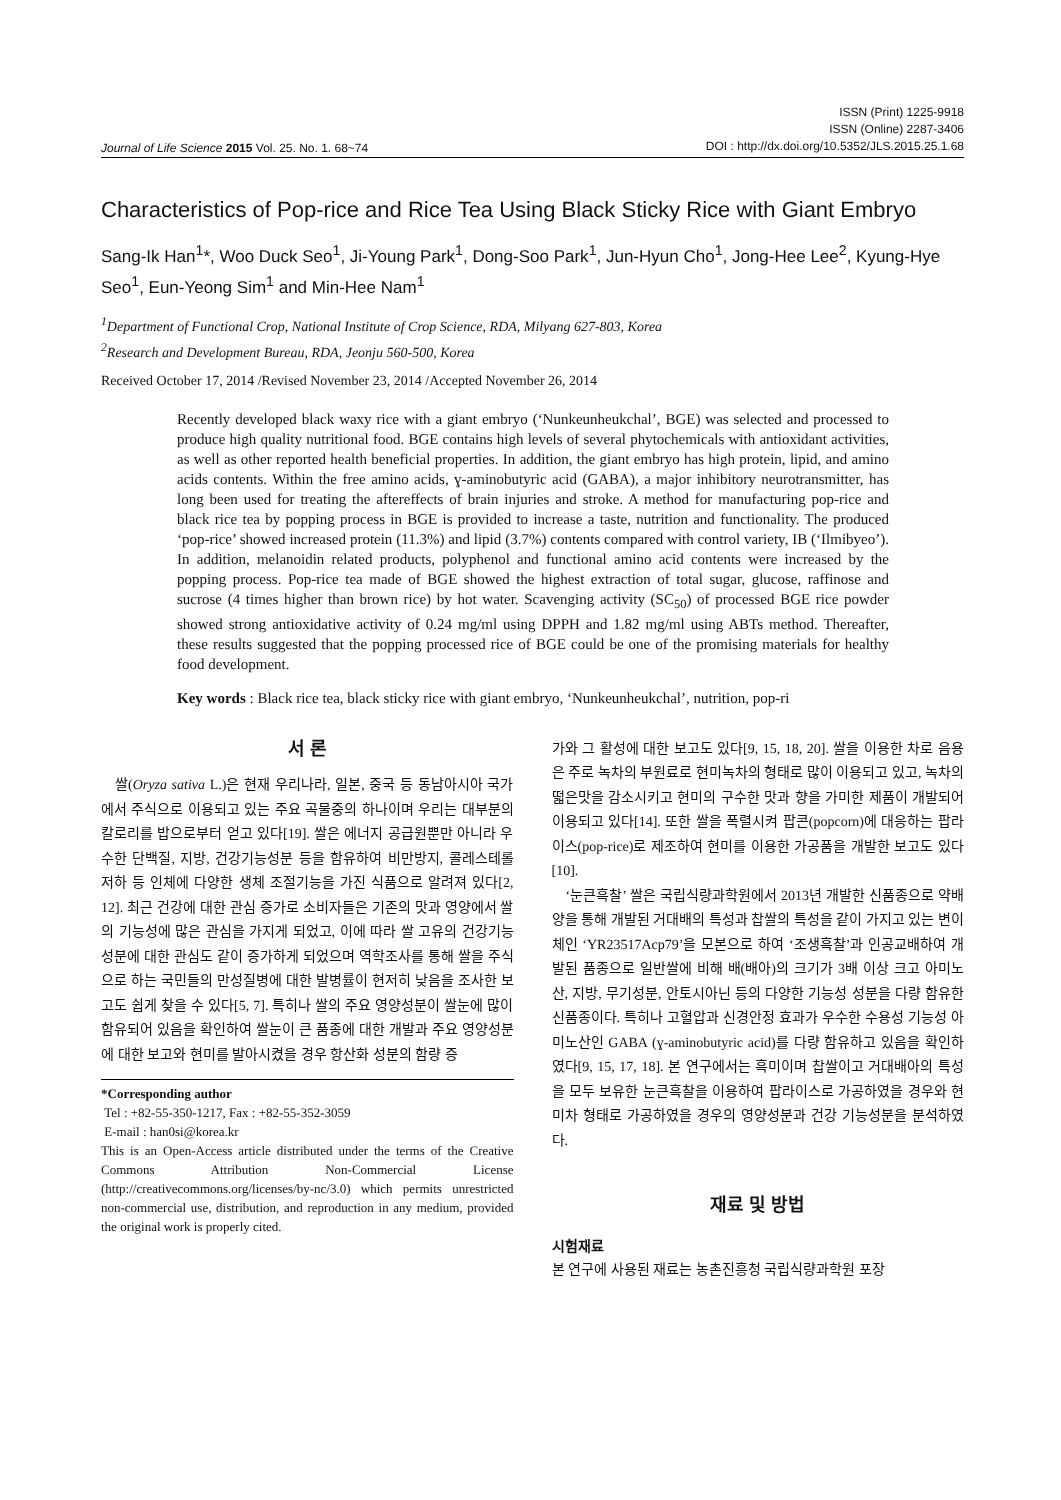Journal of Life Science 2015 Vol. 25. No. 1. 68~74
ISSN (Print) 1225-9918
ISSN (Online) 2287-3406
DOI : http://dx.doi.org/10.5352/JLS.2015.25.1.68
Characteristics of Pop-rice and Rice Tea Using Black Sticky Rice with Giant Embryo
Sang-Ik Han<sup>1</sup>*, Woo Duck Seo<sup>1</sup>, Ji-Young Park<sup>1</sup>, Dong-Soo Park<sup>1</sup>, Jun-Hyun Cho<sup>1</sup>, Jong-Hee Lee<sup>2</sup>, Kyung-Hye Seo<sup>1</sup>, Eun-Yeong Sim<sup>1</sup> and Min-Hee Nam<sup>1</sup>
<sup>1</sup> Department of Functional Crop, National Institute of Crop Science, RDA, Milyang 627-803, Korea
<sup>2</sup> Research and Development Bureau, RDA, Jeonju 560-500, Korea
Received October 17, 2014 /Revised November 23, 2014 /Accepted November 26, 2014
Recently developed black waxy rice with a giant embryo (‘Nunkeunheukchal’, BGE) was selected and processed to produce high quality nutritional food. BGE contains high levels of several phytochemicals with antioxidant activities, as well as other reported health beneficial properties. In addition, the giant embryo has high protein, lipid, and amino acids contents. Within the free amino acids, ɣ-aminobutyric acid (GABA), a major inhibitory neurotransmitter, has long been used for treating the aftereffects of brain injuries and stroke. A method for manufacturing pop-rice and black rice tea by popping process in BGE is provided to increase a taste, nutrition and functionality. The produced ‘pop-rice’ showed increased protein (11.3%) and lipid (3.7%) contents compared with control variety, IB (‘Ilmibyeo’). In addition, melanoidin related products, polyphenol and functional amino acid contents were increased by the popping process. Pop-rice tea made of BGE showed the highest extraction of total sugar, glucose, raffinose and sucrose (4 times higher than brown rice) by hot water. Scavenging activity (SC<sub>50</sub>) of processed BGE rice powder showed strong antioxidative activity of 0.24 mg/ml using DPPH and 1.82 mg/ml using ABTs method. Thereafter, these results suggested that the popping processed rice of BGE could be one of the promising materials for healthy food development.
Key words : Black rice tea, black sticky rice with giant embryo, ‘Nunkeunheukchal’, nutrition, pop-ri
서 론
쌀(Oryza sativa L.)은 현재 우리나라, 일본, 중국 등 동남아시아 국가에서 주식으로 이용되고 있는 주요 곡물중의 하나이며 우리는 대부분의 칼로리를 밥으로부터 얻고 있다[19]. 쌀은 에너지 공급원뿐만 아니라 우수한 단백질, 지방, 건강기능성분 등을 함유하여 비만방지, 콜레스테롤 저하 등 인체에 다양한 생체 조절기능을 가진 식품으로 알려져 있다[2, 12]. 최근 건강에 대한 관심 증가로 소비자들은 기존의 맛과 영양에서 쌀의 기능성에 많은 관심을 가지게 되었고, 이에 따라 쌀 고유의 건강기능성분에 대한 관심도 같이 증가하게 되었으며 역학조사를 통해 쌀을 주식으로 하는 국민들의 만성질병에 대한 발병률이 현저히 낮음을 조사한 보고도 쉽게 찾을 수 있다[5, 7]. 특히나 쌀의 주요 영양성분이 쌀눈에 많이 함유되어 있음을 확인하여 쌀눈이 큰 품종에 대한 개발과 주요 영양성분에 대한 보고와 현미를 발아시켰을 경우 항산화 성분의 함량 증
*Corresponding author
Tel : +82-55-350-1217, Fax : +82-55-352-3059
E-mail : han0si@korea.kr
This is an Open-Access article distributed under the terms of the Creative Commons Attribution Non-Commercial License (http://creativecommons.org/licenses/by-nc/3.0) which permits unrestricted non-commercial use, distribution, and reproduction in any medium, provided the original work is properly cited.
가와 그 활성에 대한 보고도 있다[9, 15, 18, 20]. 쌀을 이용한 차로 음용은 주로 녹차의 부원료로 현미녹차의 형태로 많이 이용되고 있고, 녹차의 떫은맛을 감소시키고 현미의 구수한 맛과 향을 가미한 제품이 개발되어 이용되고 있다[14]. 또한 쌀을 폭렬시켜 팝콘(popcorn)에 대응하는 팝라이스(pop-rice)로 제조하여 현미를 이용한 가공품을 개발한 보고도 있다[10].
‘눈큰흑찰’ 쌀은 국립식량과학원에서 2013년 개발한 신품종으로 약배양을 통해 개발된 거대배의 특성과 찹쌀의 특성을 같이 가지고 있는 변이체인 ‘YR23517Acp79’을 모본으로 하여 ‘조생흑찰’과 인공교배하여 개발된 품종으로 일반쌀에 비해 배(배아)의 크기가 3배 이상 크고 아미노산, 지방, 무기성분, 안토시아닌 등의 다양한 기능성 성분을 다량 함유한 신품종이다. 특히나 고혈압과 신경안정 효과가 우수한 수용성 기능성 아미노산인 GABA (ɣ-aminobutyric acid)를 다량 함유하고 있음을 확인하였다[9, 15, 17, 18]. 본 연구에서는 흑미이며 찹쌀이고 거대배아의 특성을 모두 보유한 눈큰흑찰을 이용하여 팝라이스로 가공하였을 경우와 현미차 형태로 가공하였을 경우의 영양성분과 건강 기능성분을 분석하였다.
재료 및 방법
시험재료
본 연구에 사용된 재료는 농촌진흥청 국립식량과학원 포장